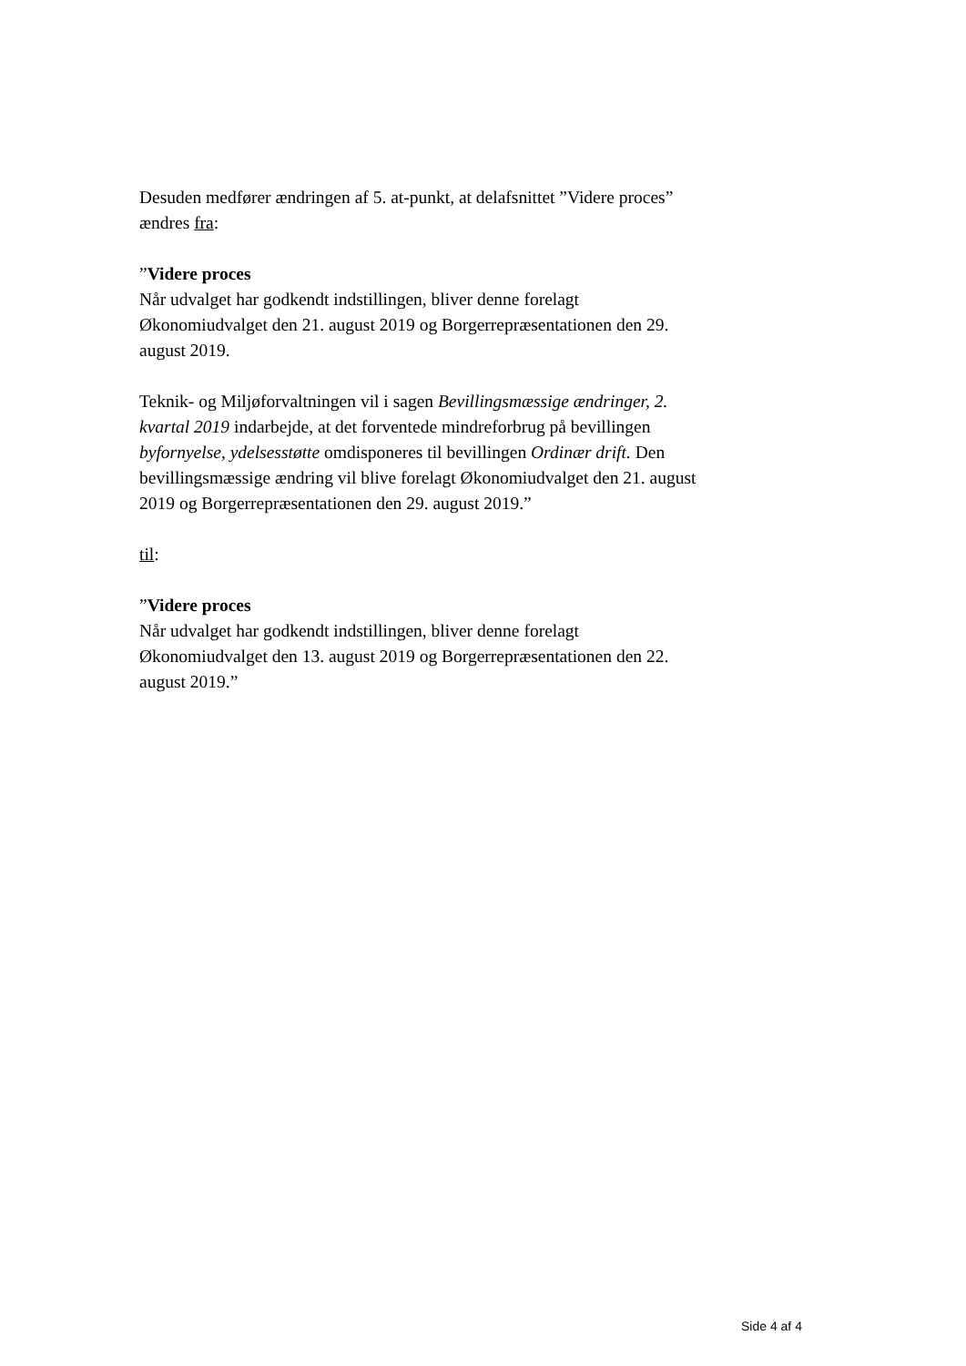Desuden medfører ændringen af 5. at-punkt, at delafsnittet ”Videre proces” ændres fra:
”Videre proces
Når udvalget har godkendt indstillingen, bliver denne forelagt Økonomiudvalget den 21. august 2019 og Borgerrepræsentationen den 29. august 2019.
Teknik- og Miljøforvaltningen vil i sagen Bevillingsmæssige ændringer, 2. kvartal 2019 indarbejde, at det forventede mindreforbrug på bevillingen byfornyelse, ydelsesstøtte omdisponeres til bevillingen Ordinær drift. Den bevillingsmæssige ændring vil blive forelagt Økonomiudvalget den 21. august 2019 og Borgerrepræsentationen den 29. august 2019.”
til:
”Videre proces
Når udvalget har godkendt indstillingen, bliver denne forelagt Økonomiudvalget den 13. august 2019 og Borgerrepræsentationen den 22. august 2019.”
Side 4 af 4